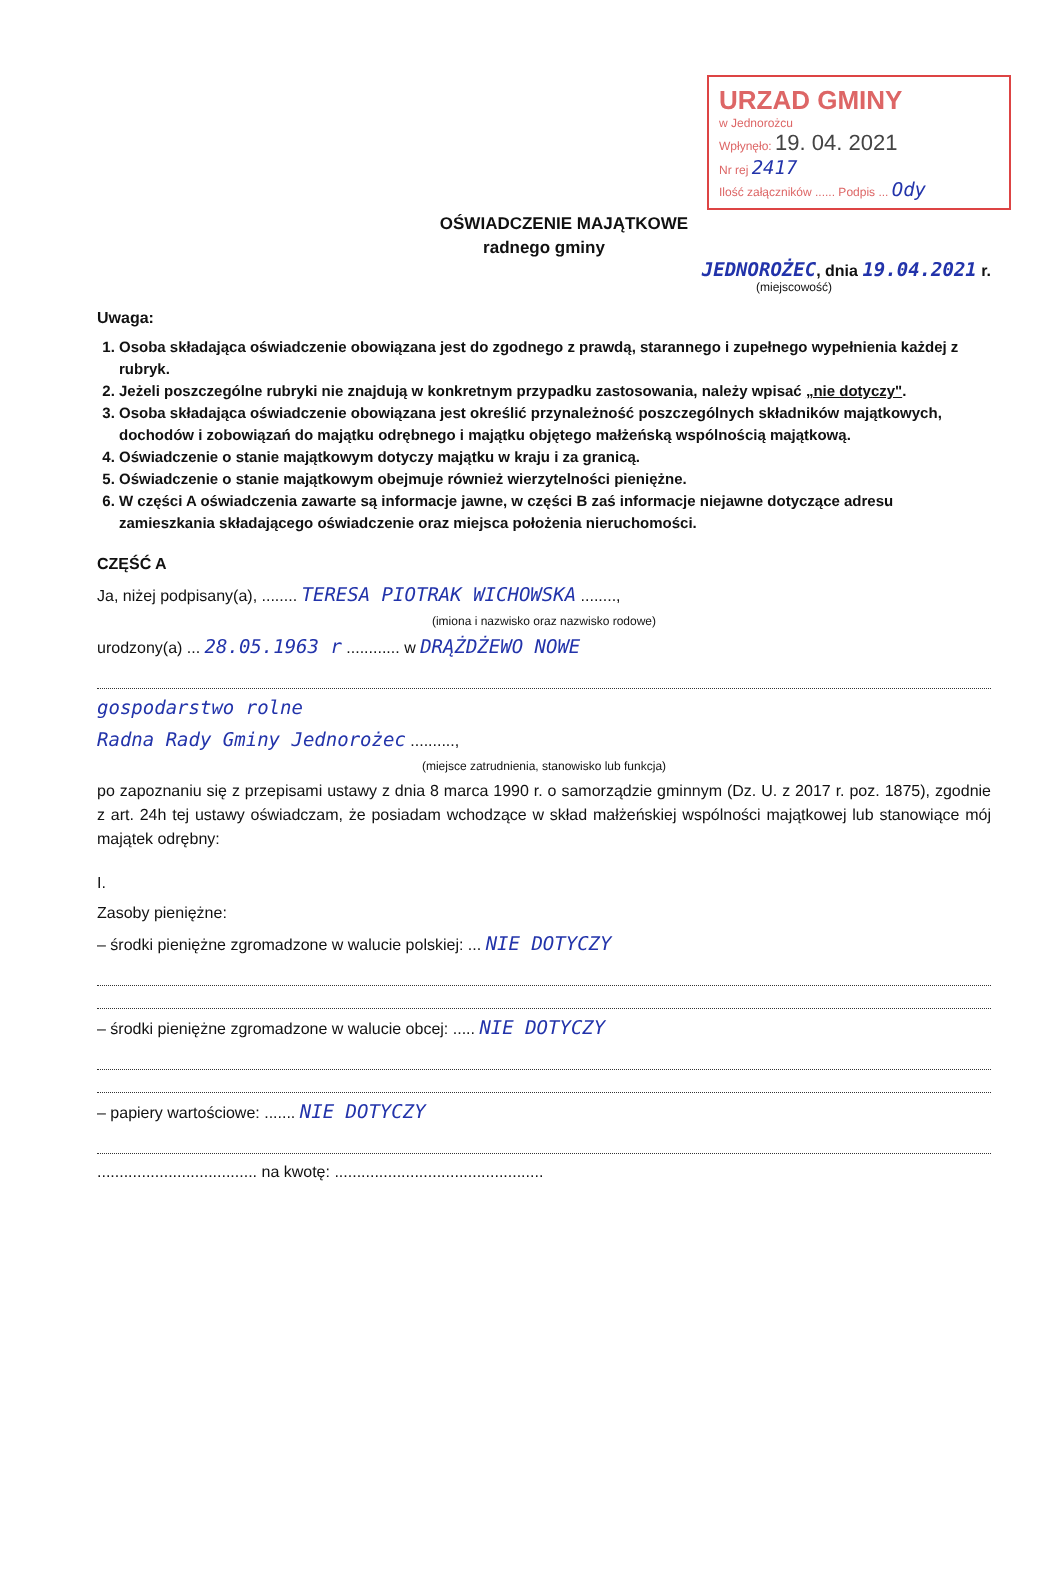URZAD GMINY
w Jednorożcu
Wpłynęło: 19. 04. 2021
Nr rej 2417
Ilość załączników ...... Podpis ... Ody
OŚWIADCZENIE MAJĄTKOWE
radnego gminy
JEDNOROŻEC, dnia 19.04.2021 r.
(miejscowość)
Uwaga:
1. Osoba składająca oświadczenie obowiązana jest do zgodnego z prawdą, starannego i zupełnego wypełnienia każdej z rubryk.
2. Jeżeli poszczególne rubryki nie znajdują w konkretnym przypadku zastosowania, należy wpisać „nie dotyczy".
3. Osoba składająca oświadczenie obowiązana jest określić przynależność poszczególnych składników majątkowych, dochodów i zobowiązań do majątku odrębnego i majątku objętego małżeńską wspólnością majątkową.
4. Oświadczenie o stanie majątkowym dotyczy majątku w kraju i za granicą.
5. Oświadczenie o stanie majątkowym obejmuje również wierzytelności pieniężne.
6. W części A oświadczenia zawarte są informacje jawne, w części B zaś informacje niejawne dotyczące adresu zamieszkania składającego oświadczenie oraz miejsca położenia nieruchomości.
CZĘŚĆ A
Ja, niżej podpisany(a), ........ TERESA PIOTRAK WICHOWSKA ........,
(imiona i nazwisko oraz nazwisko rodowe)
urodzony(a) ... 28.05.1963 r ............ w DRĄŻDŻEWO NOWE
gospodarstwo rolne
Radna Rady Gminy Jednorożec ..........,
(miejsce zatrudnienia, stanowisko lub funkcja)
po zapoznaniu się z przepisami ustawy z dnia 8 marca 1990 r. o samorządzie gminnym (Dz. U. z 2017 r. poz. 1875), zgodnie z art. 24h tej ustawy oświadczam, że posiadam wchodzące w skład małżeńskiej wspólności majątkowej lub stanowiące mój majątek odrębny:
I.
Zasoby pieniężne:
– środki pieniężne zgromadzone w walucie polskiej: ... NIE DOTYCZY
– środki pieniężne zgromadzone w walucie obcej: ..... NIE DOTYCZY
– papiery wartościowe: ....... NIE DOTYCZY
.................................... na kwotę: ...............................................